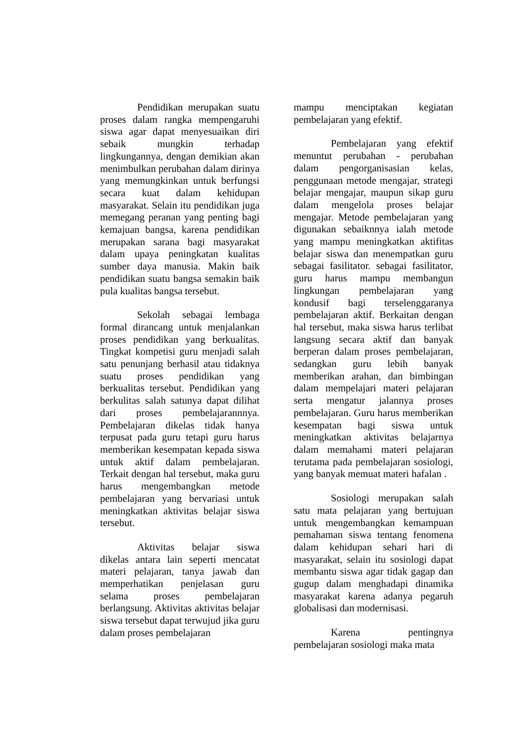Pendidikan merupakan suatu proses dalam rangka mempengaruhi siswa agar dapat menyesuaikan diri sebaik mungkin terhadap lingkungannya, dengan demikian akan menimbulkan perubahan dalam dirinya yang memungkinkan untuk berfungsi secara kuat dalam kehidupan masyarakat. Selain itu pendidikan juga memegang peranan yang penting bagi kemajuan bangsa, karena pendidikan merupakan sarana bagi masyarakat dalam upaya peningkatan kualitas sumber daya manusia. Makin baik pendidikan suatu bangsa semakin baik pula kualitas bangsa tersebut.
Sekolah sebagai lembaga formal dirancang untuk menjalankan proses pendidikan yang berkualitas. Tingkat kompetisi guru menjadi salah satu penunjang berhasil atau tidaknya suatu proses pendidikan yang berkualitas tersebut. Pendidikan yang berkulitas salah satunya dapat dilihat dari proses pembelajarannnya. Pembelajaran dikelas tidak hanya terpusat pada guru tetapi guru harus memberikan kesempatan kepada siswa untuk aktif dalam pembelajaran. Terkait dengan hal tersebut, maka guru harus mengembangkan metode pembelajaran yang bervariasi untuk meningkatkan aktivitas belajar siswa tersebut.
Aktivitas belajar siswa dikelas antara lain seperti mencatat materi pelajaran, tanya jawab dan memperhatikan penjelasan guru selama proses pembelajaran berlangsung. Aktivitas aktivitas belajar siswa tersebut dapat terwujud jika guru dalam proses pembelajaran
mampu menciptakan kegiatan pembelajaran yang efektif.
Pembelajaran yang efektif menuntut perubahan - perubahan dalam pengorganisasian kelas, penggunaan metode mengajar, strategi belajar mengajar, maupun sikap guru dalam mengelola proses belajar mengajar. Metode pembelajaran yang digunakan sebaiknnya ialah metode yang mampu meningkatkan aktifitas belajar siswa dan menempatkan guru sebagai fasilitator. sebagai fasilitator, guru harus mampu membangun lingkungan pembelajaran yang kondusif bagi terselenggaranya pembelajaran aktif. Berkaitan dengan hal tersebut, maka siswa harus terlibat langsung secara aktif dan banyak berperan dalam proses pembelajaran, sedangkan guru lebih banyak memberikan arahan, dan bimbingan dalam mempelajari materi pelajaran serta mengatur jalannya proses pembelajaran. Guru harus memberikan kesempatan bagi siswa untuk meningkatkan aktivitas belajarnya dalam memahami materi pelajaran terutama pada pembelajaran sosiologi, yang banyak memuat materi hafalan .
Sosiologi merupakan salah satu mata pelajaran yang bertujuan untuk mengembangkan kemampuan pemahaman siswa tentang fenomena dalam kehidupan sehari hari di masyarakat, selain itu sosiologi dapat membantu siswa agar tidak gagap dan gugup dalam menghadapi dinamika masyarakat karena adanya pegaruh globalisasi dan modernisasi.
Karena pentingnya pembelajaran sosiologi maka mata